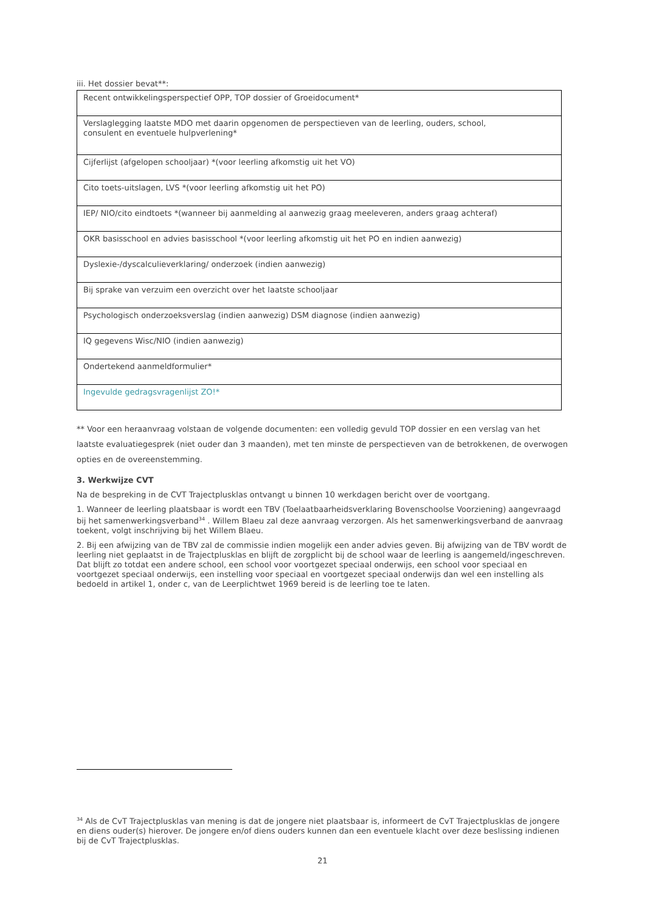iii. Het dossier bevat**:
| Recent ontwikkelingsperspectief OPP, TOP dossier of Groeidocument* |
| Verslaglegging laatste MDO met daarin opgenomen de perspectieven van de leerling, ouders, school, consulent en eventuele hulpverlening* |
| Cijferlijst (afgelopen schooljaar) *(voor leerling afkomstig uit het VO) |
| Cito toets-uitslagen, LVS *(voor leerling afkomstig uit het PO) |
| IEP/ NIO/cito eindtoets *(wanneer bij aanmelding al aanwezig graag meeleveren, anders graag achteraf) |
| OKR basisschool en advies basisschool *(voor leerling afkomstig uit het PO en indien aanwezig) |
| Dyslexie-/dyscalculieverklaring/ onderzoek (indien aanwezig) |
| Bij sprake van verzuim een overzicht over het laatste schooljaar |
| Psychologisch onderzoeksverslag (indien aanwezig) DSM diagnose (indien aanwezig) |
| IQ gegevens Wisc/NIO (indien aanwezig) |
| Ondertekend aanmeldformulier* |
| Ingevulde gedragsvragenlijst ZO!* |
** Voor een heraanvraag volstaan de volgende documenten: een volledig gevuld TOP dossier en een verslag van het laatste evaluatiegesprek (niet ouder dan 3 maanden), met ten minste de perspectieven van de betrokkenen, de overwogen opties en de overeenstemming.
3. Werkwijze CVT
Na de bespreking in de CVT Trajectplusklas ontvangt u binnen 10 werkdagen bericht over de voortgang.
1. Wanneer de leerling plaatsbaar is wordt een TBV (Toelaatbaarheidsverklaring Bovenschoolse Voorziening) aangevraagd bij het samenwerkingsverband<sup>34</sup> . Willem Blaeu zal deze aanvraag verzorgen. Als het samenwerkingsverband de aanvraag toekent, volgt inschrijving bij het Willem Blaeu.
2. Bij een afwijzing van de TBV zal de commissie indien mogelijk een ander advies geven. Bij afwijzing van de TBV wordt de leerling niet geplaatst in de Trajectplusklas en blijft de zorgplicht bij de school waar de leerling is aangemeld/ingeschreven. Dat blijft zo totdat een andere school, een school voor voortgezet speciaal onderwijs, een school voor speciaal en voortgezet speciaal onderwijs, een instelling voor speciaal en voortgezet speciaal onderwijs dan wel een instelling als bedoeld in artikel 1, onder c, van de Leerplichtwet 1969 bereid is de leerling toe te laten.
<sup>34</sup> Als de CvT Trajectplusklas van mening is dat de jongere niet plaatsbaar is, informeert de CvT Trajectplusklas de jongere en diens ouder(s) hierover. De jongere en/of diens ouders kunnen dan een eventuele klacht over deze beslissing indienen bij de CvT Trajectplusklas.
21